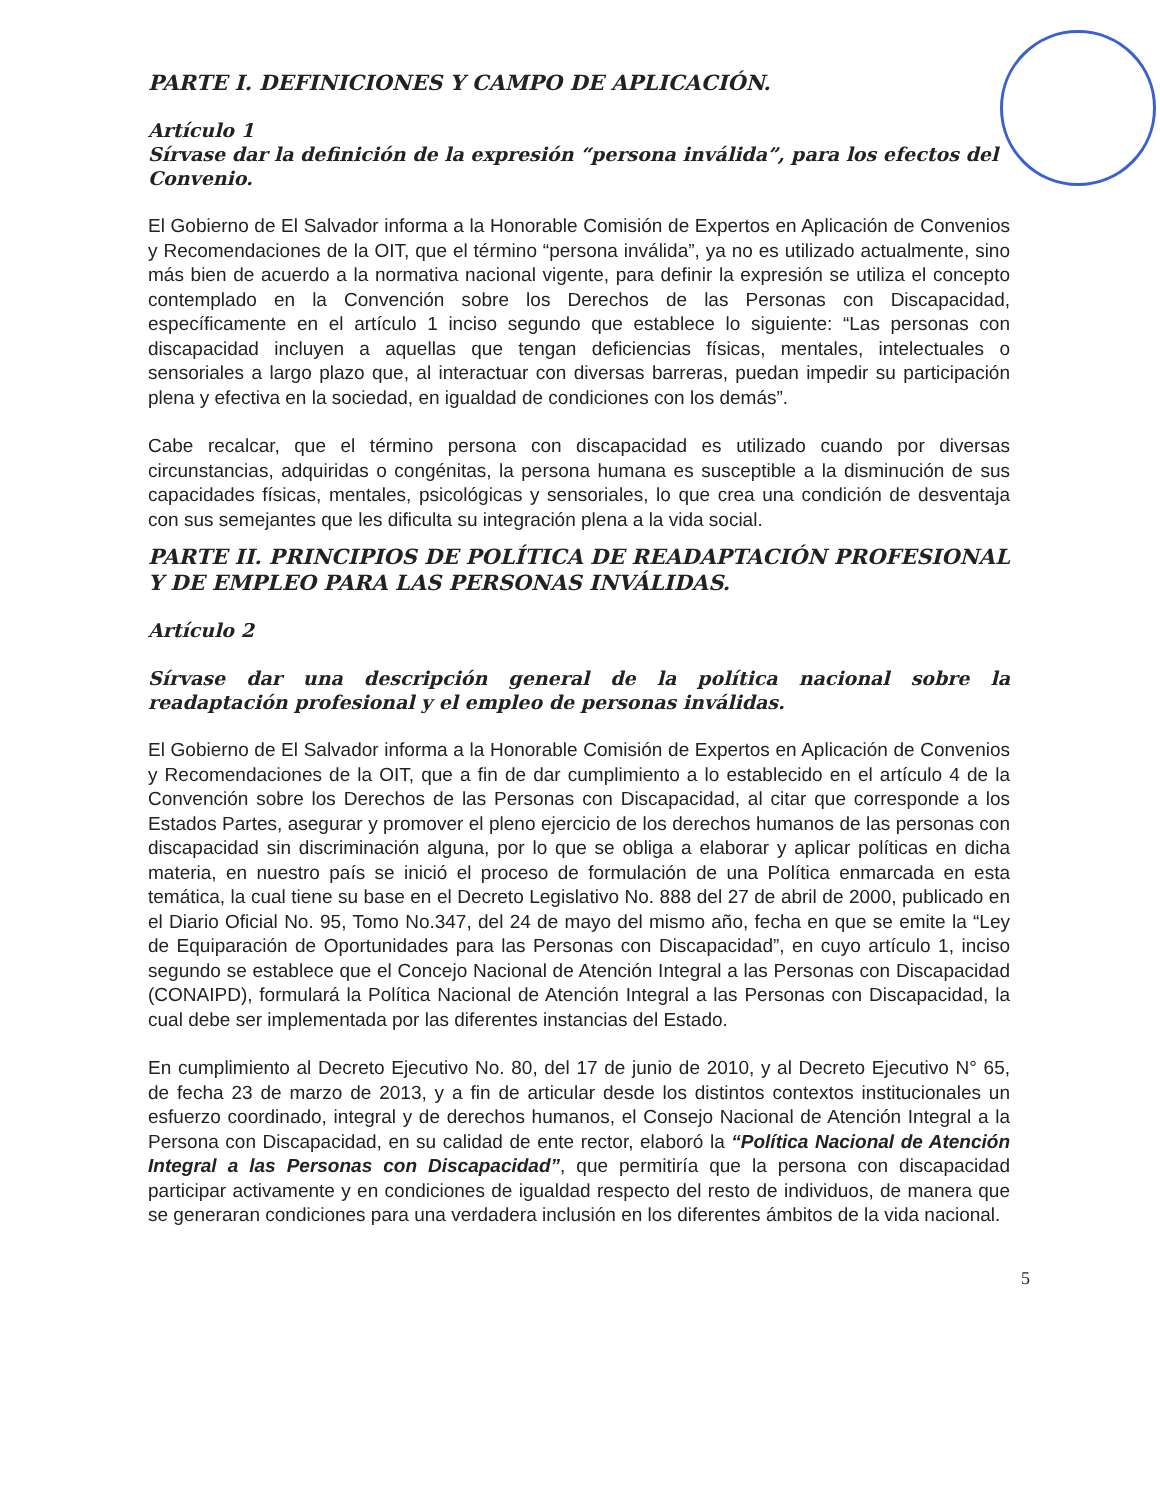PARTE I. DEFINICIONES Y CAMPO DE APLICACIÓN.
Artículo 1
Sírvase dar la definición de la expresión “persona inválida”, para los efectos del Convenio.
El Gobierno de El Salvador informa a la Honorable Comisión de Expertos en Aplicación de Convenios y Recomendaciones de la OIT, que el término “persona inválida”, ya no es utilizado actualmente, sino más bien de acuerdo a la normativa nacional vigente, para definir la expresión se utiliza el concepto contemplado en la Convención sobre los Derechos de las Personas con Discapacidad, específicamente en el artículo 1 inciso segundo que establece lo siguiente: “Las personas con discapacidad incluyen a aquellas que tengan deficiencias físicas, mentales, intelectuales o sensoriales a largo plazo que, al interactuar con diversas barreras, puedan impedir su participación plena y efectiva en la sociedad, en igualdad de condiciones con los demás”.
Cabe recalcar, que el término persona con discapacidad es utilizado cuando por diversas circunstancias, adquiridas o congénitas, la persona humana es susceptible a la disminución de sus capacidades físicas, mentales, psicológicas y sensoriales, lo que crea una condición de desventaja con sus semejantes que les dificulta su integración plena a la vida social.
PARTE II. PRINCIPIOS DE POLÍTICA DE READAPTACIÓN PROFESIONAL Y DE EMPLEO PARA LAS PERSONAS INVÁLIDAS.
Artículo 2
Sírvase dar una descripción general de la política nacional sobre la readaptación profesional y el empleo de personas inválidas.
El Gobierno de El Salvador informa a la Honorable Comisión de Expertos en Aplicación de Convenios y Recomendaciones de la OIT, que a fin de dar cumplimiento a lo establecido en el artículo 4 de la Convención sobre los Derechos de las Personas con Discapacidad, al citar que corresponde a los Estados Partes, asegurar y promover el pleno ejercicio de los derechos humanos de las personas con discapacidad sin discriminación alguna, por lo que se obliga a elaborar y aplicar políticas en dicha materia, en nuestro país se inició el proceso de formulación de una Política enmarcada en esta temática, la cual tiene su base en el Decreto Legislativo No. 888 del 27 de abril de 2000, publicado en el Diario Oficial No. 95, Tomo No.347, del 24 de mayo del mismo año, fecha en que se emite la “Ley de Equiparación de Oportunidades para las Personas con Discapacidad”, en cuyo artículo 1, inciso segundo se establece que el Concejo Nacional de Atención Integral a las Personas con Discapacidad (CONAIPD), formulará la Política Nacional de Atención Integral a las Personas con Discapacidad, la cual debe ser implementada por las diferentes instancias del Estado.
En cumplimiento al Decreto Ejecutivo No. 80, del 17 de junio de 2010, y al Decreto Ejecutivo N° 65, de fecha 23 de marzo de 2013, y a fin de articular desde los distintos contextos institucionales un esfuerzo coordinado, integral y de derechos humanos, el Consejo Nacional de Atención Integral a la Persona con Discapacidad, en su calidad de ente rector, elaboró la “Política Nacional de Atención Integral a las Personas con Discapacidad”, que permitiría que la persona con discapacidad participar activamente y en condiciones de igualdad respecto del resto de individuos, de manera que se generaran condiciones para una verdadera inclusión en los diferentes ámbitos de la vida nacional.
5